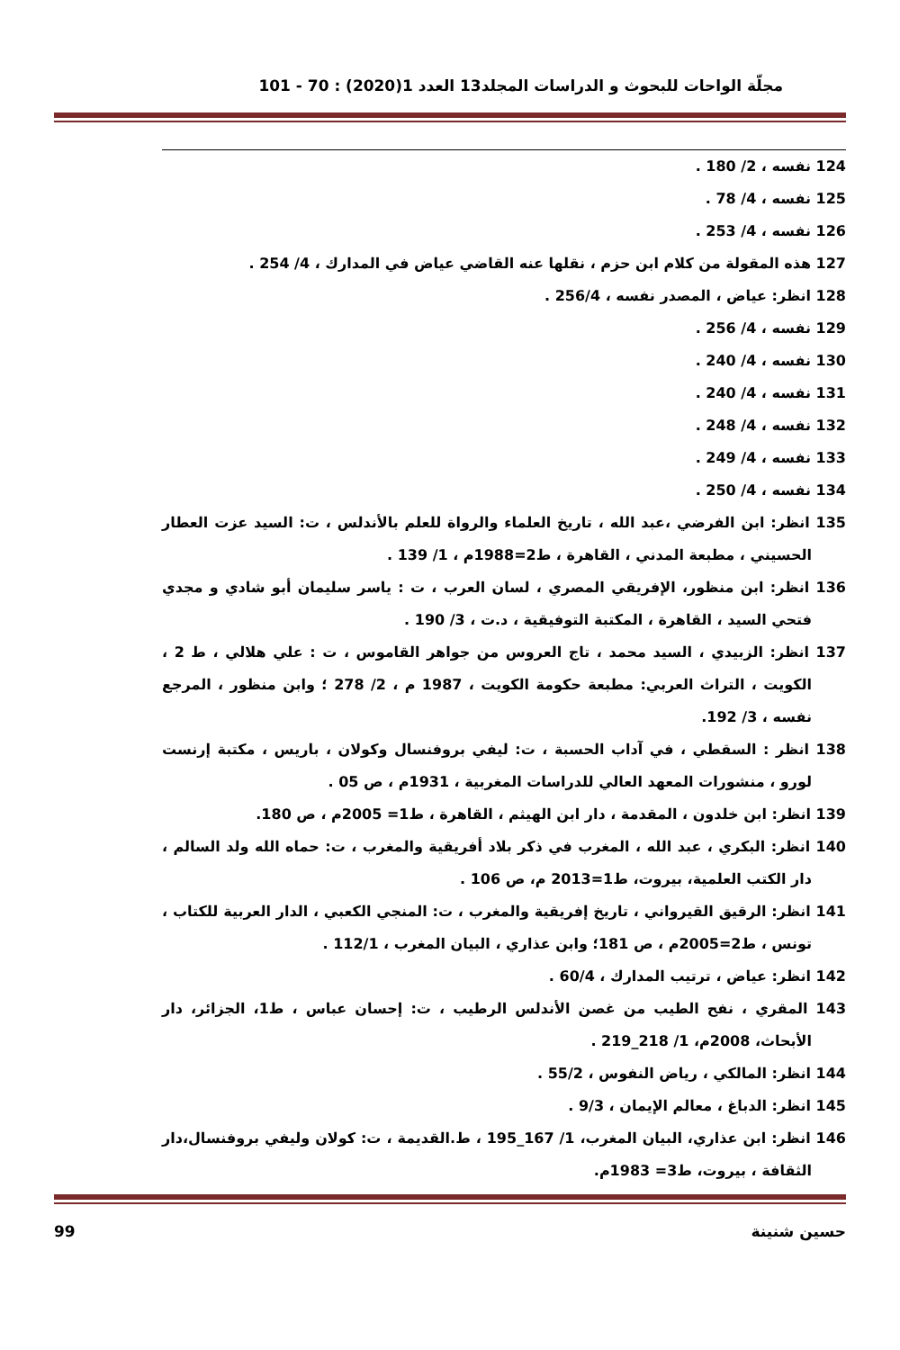مجلّة الواحات للبحوث و الدراسات المجلد13 العدد 1(2020) : 70 - 101
124 نفسه ، 2/ 180 .
125 نفسه ، 4/ 78 .
126 نفسه ، 4/ 253 .
127 هذه المقولة من كلام ابن حزم ، نقلها عنه القاضي عياض في المدارك ، 4/ 254 .
128 انظر: عياض ، المصدر نفسه ، 256/4 .
129 نفسه ، 4/ 256 .
130 نفسه ، 4/ 240 .
131 نفسه ، 4/ 240 .
132 نفسه ، 4/ 248 .
133 نفسه ، 4/ 249 .
134 نفسه ، 4/ 250 .
135 انظر: ابن الفرضي ،عبد الله ، تاريخ العلماء والرواة للعلم بالأندلس ، ت: السيد عزت العطار الحسيني ، مطبعة المدني ، القاهرة ، ط2=1988م ، 1/ 139 .
136 انظر: ابن منظور، الإفريقي المصري ، لسان العرب ، ت : ياسر سليمان أبو شادي و مجدي فتحي السيد ، القاهرة ، المكتبة التوفيقية ، د.ت ، 3/ 190 .
137 انظر: الزبيدي ، السيد محمد ، تاج العروس من جواهر القاموس ، ت : علي هلالي ، ط 2 ، الكويت ، التراث العربي: مطبعة حكومة الكويت ، 1987 م ، 2/ 278 ؛ وابن منظور ، المرجع نفسه ، 3/ 192.
138 انظر : السقطي ، في آداب الحسبة ، ت: ليفي بروفنسال وكولان ، باريس ، مكتبة إرنست لورو ، منشورات المعهد العالي للدراسات المغربية ، 1931م ، ص 05 .
139 انظر: ابن خلدون ، المقدمة ، دار ابن الهيثم ، القاهرة ، ط1= 2005م ، ص 180.
140 انظر: البكري ، عبد الله ، المغرب في ذكر بلاد أفريقية والمغرب ، ت: حماه الله ولد السالم ، دار الكتب العلمية، بيروت، ط1=2013 م، ص 106 .
141 انظر: الرقيق القيرواني ، تاريخ إفريقية والمغرب ، ت: المنجي الكعبي ، الدار العربية للكتاب ، تونس ، ط2=2005م ، ص 181؛ وابن عذاري ، البيان المغرب ، 112/1 .
142 انظر: عياض ، ترتيب المدارك ، 60/4 .
143 المقري ، نفح الطيب من غصن الأندلس الرطيب ، ت: إحسان عباس ، ط1، الجزائر، دار الأبحاث، 2008م، 1/ 218_219 .
144 انظر: المالكي ، رياض النفوس ، 55/2 .
145 انظر: الدباغ ، معالم الإيمان ، 9/3 .
146 انظر: ابن عذاري، البيان المغرب، 1/ 167_195 ، ط.القديمة ، ت: كولان وليفي بروفنسال،دار الثقافة ، بيروت، ط3= 1983م.
حسين شنينة 99